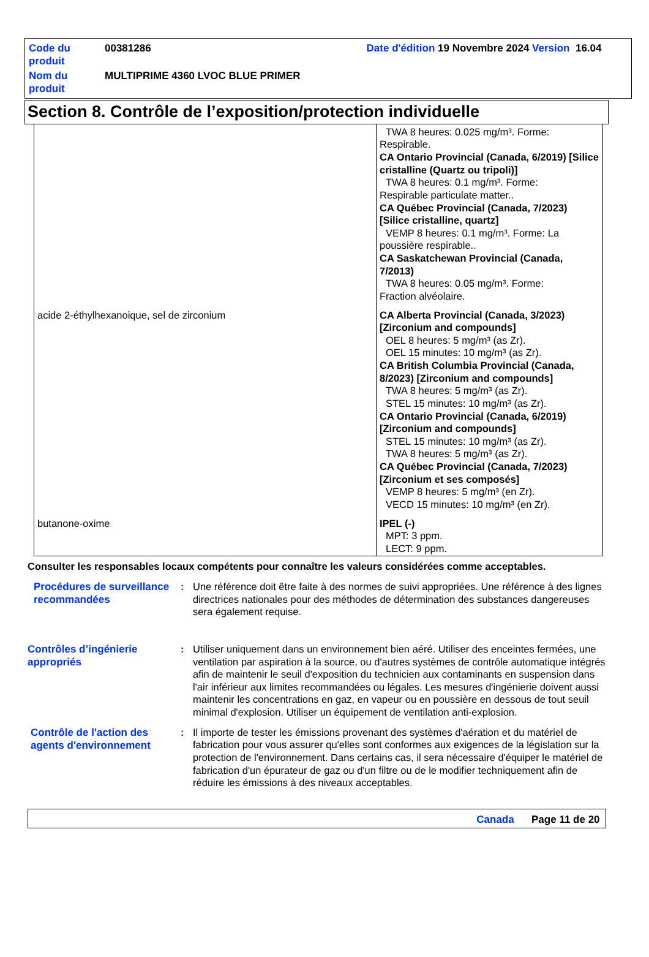| Code du produit | 00381286 | Date d'édition 19 Novembre 2024 Version 16.04 |
| Nom du produit | MULTIPRIME 4360 LVOC BLUE PRIMER | |
Section 8. Contrôle de l’exposition/protection individuelle
| | TWA 8 heures: 0.025 mg/m³. Forme: Respirable. CA Ontario Provincial (Canada, 6/2019) [Silice cristalline (Quartz ou tripoli)] TWA 8 heures: 0.1 mg/m³. Forme: Respirable particulate matter.. CA Québec Provincial (Canada, 7/2023) [Silice cristalline, quartz] VEMP 8 heures: 0.1 mg/m³. Forme: La poussière respirable.. CA Saskatchewan Provincial (Canada, 7/2013) TWA 8 heures: 0.05 mg/m³. Forme: Fraction alvéolaire. |
| acide 2-éthylhexanoique, sel de zirconium | CA Alberta Provincial (Canada, 3/2023) [Zirconium and compounds] OEL 8 heures: 5 mg/m³ (as Zr). OEL 15 minutes: 10 mg/m³ (as Zr). CA British Columbia Provincial (Canada, 8/2023) [Zirconium and compounds] TWA 8 heures: 5 mg/m³ (as Zr). STEL 15 minutes: 10 mg/m³ (as Zr). CA Ontario Provincial (Canada, 6/2019) [Zirconium and compounds] STEL 15 minutes: 10 mg/m³ (as Zr). TWA 8 heures: 5 mg/m³ (as Zr). CA Québec Provincial (Canada, 7/2023) [Zirconium et ses composés] VEMP 8 heures: 5 mg/m³ (en Zr). VECD 15 minutes: 10 mg/m³ (en Zr). |
| butanone-oxime | IPEL (-) MPT: 3 ppm. LECT: 9 ppm. |
Consulter les responsables locaux compétents pour connaître les valeurs considérées comme acceptables.
Procédures de surveillance recommandées
: Une référence doit être faite à des normes de suivi appropriées. Une référence à des lignes directrices nationales pour des méthodes de détermination des substances dangereuses sera également requise.
Contrôles d’ingénierie appropriés
: Utiliser uniquement dans un environnement bien aéré. Utiliser des enceintes fermées, une ventilation par aspiration à la source, ou d'autres systèmes de contrôle automatique intégrés afin de maintenir le seuil d'exposition du technicien aux contaminants en suspension dans l'air inférieur aux limites recommandées ou légales. Les mesures d'ingénierie doivent aussi maintenir les concentrations en gaz, en vapeur ou en poussière en dessous de tout seuil minimal d'explosion. Utiliser un équipement de ventilation anti-explosion.
Contrôle de l'action des agents d'environnement
: Il importe de tester les émissions provenant des systèmes d'aération et du matériel de fabrication pour vous assurer qu'elles sont conformes aux exigences de la législation sur la protection de l'environnement. Dans certains cas, il sera nécessaire d'équiper le matériel de fabrication d'un épurateur de gaz ou d'un filtre ou de le modifier techniquement afin de réduire les émissions à des niveaux acceptables.
Canada Page 11 de 20